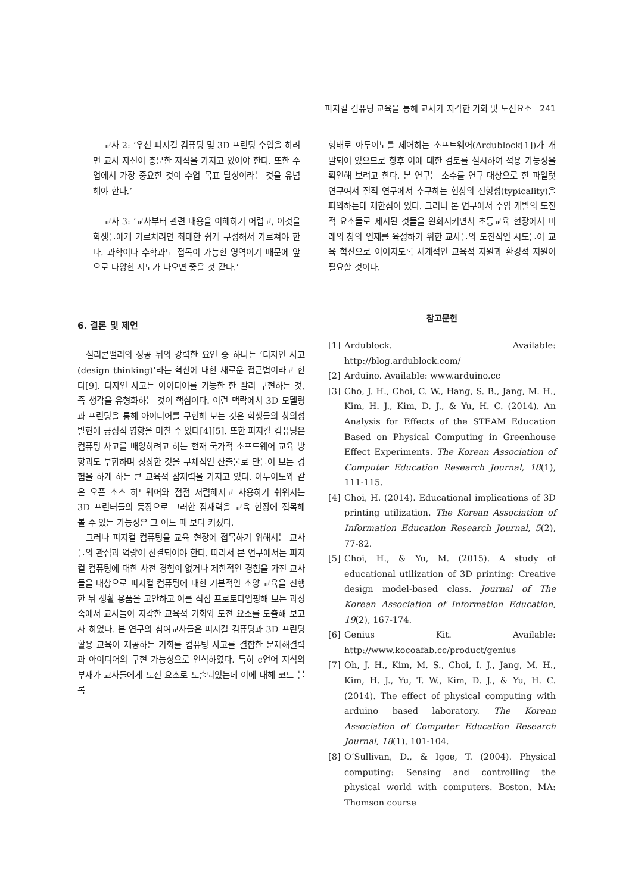피지컬 컴퓨팅 교육을 통해 교사가 지각한 기회 및 도전요소 241
교사 2: ‘우선 피지컬 컴퓨팅 및 3D 프린팅 수업을 하려면 교사 자신이 충분한 지식을 가지고 있어야 한다. 또한 수업에서 가장 중요한 것이 수업 목표 달성이라는 것을 유념해야 한다.’
교사 3: ‘교사부터 관련 내용을 이해하기 어렵고, 이것을 학생들에게 가르치려면 최대한 쉽게 구성해서 가르쳐야 한다. 과학이나 수학과도 접목이 가능한 영역이기 때문에 앞으로 다양한 시도가 나오면 좋을 것 같다.’
6. 결론 및 제언
실리콘밸리의 성공 뒤의 강력한 요인 중 하나는 ‘디자인 사고(design thinking)’라는 혁신에 대한 새로운 접근법이라고 한다[9]. 디자인 사고는 아이디어를 가능한 한 빨리 구현하는 것, 즉 생각을 유형화하는 것이 핵심이다. 이런 맥락에서 3D 모델링과 프린팅을 통해 아이디어를 구현해 보는 것은 학생들의 창의성 발현에 긍정적 영향을 미칠 수 있다[4][5]. 또한 피지컬 컴퓨팅은 컴퓨팅 사고를 배양하려고 하는 현재 국가적 소프트웨어 교육 방향과도 부합하며 상상한 것을 구체적인 산출물로 만들어 보는 경험을 하게 하는 큰 교육적 잠재력을 가지고 있다. 아두이노와 같은 오픈 소스 하드웨어와 점점 저렴해지고 사용하기 쉬워지는 3D 프린터들의 등장으로 그러한 잠재력을 교육 현장에 접목해 볼 수 있는 가능성은 그 어느 때 보다 커졌다.
그러나 피지컬 컴퓨팅을 교육 현장에 접목하기 위해서는 교사들의 관심과 역량이 선결되어야 한다. 따라서 본 연구에서는 피지컬 컴퓨팅에 대한 사전 경험이 없거나 제한적인 경험을 가진 교사들을 대상으로 피지컬 컴퓨팅에 대한 기본적인 소양 교육을 진행한 뒤 생활 용품을 고안하고 이를 직접 프로토타입핑해 보는 과정 속에서 교사들이 지각한 교육적 기회와 도전 요소를 도출해 보고자 하였다. 본 연구의 참여교사들은 피지컬 컴퓨팅과 3D 프린팅 활용 교육이 제공하는 기회를 컴퓨팅 사고를 결합한 문제해결력과 아이디어의 구현 가능성으로 인식하였다. 특히 c언어 지식의 부재가 교사들에게 도전 요소로 도출되었는데 이에 대해 코드 블록
형태로 아두이노를 제어하는 소프트웨어(Ardublock[1])가 개발되어 있으므로 향후 이에 대한 검토를 실시하여 적용 가능성을 확인해 보려고 한다. 본 연구는 소수를 연구 대상으로 한 파일럿 연구여서 질적 연구에서 추구하는 현상의 전형성(typicality)을 파악하는데 제한점이 있다. 그러나 본 연구에서 수업 개발의 도전적 요소들로 제시된 것들을 완화시키면서 초등교육 현장에서 미래의 창의 인재를 육성하기 위한 교사들의 도전적인 시도들이 교육 혁신으로 이어지도록 체계적인 교육적 지원과 환경적 지원이 필요할 것이다.
참고문헌
[1] Ardublock. Available: http://blog.ardublock.com/
[2] Arduino. Available: www.arduino.cc
[3] Cho, J. H., Choi, C. W., Hang, S. B., Jang, M. H., Kim, H. J., Kim, D. J., & Yu, H. C. (2014). An Analysis for Effects of the STEAM Education Based on Physical Computing in Greenhouse Effect Experiments. The Korean Association of Computer Education Research Journal, 18(1), 111-115.
[4] Choi, H. (2014). Educational implications of 3D printing utilization. The Korean Association of Information Education Research Journal, 5(2), 77-82.
[5] Choi, H., & Yu, M. (2015). A study of educational utilization of 3D printing: Creative design model-based class. Journal of The Korean Association of Information Education, 19(2), 167-174.
[6] Genius Kit. Available: http://www.kocoafab.cc/product/genius
[7] Oh, J. H., Kim, M. S., Choi, I. J., Jang, M. H., Kim, H. J., Yu, T. W., Kim, D. J., & Yu, H. C. (2014). The effect of physical computing with arduino based laboratory. The Korean Association of Computer Education Research Journal, 18(1), 101-104.
[8] O’Sullivan, D., & Igoe, T. (2004). Physical computing: Sensing and controlling the physical world with computers. Boston, MA: Thomson course